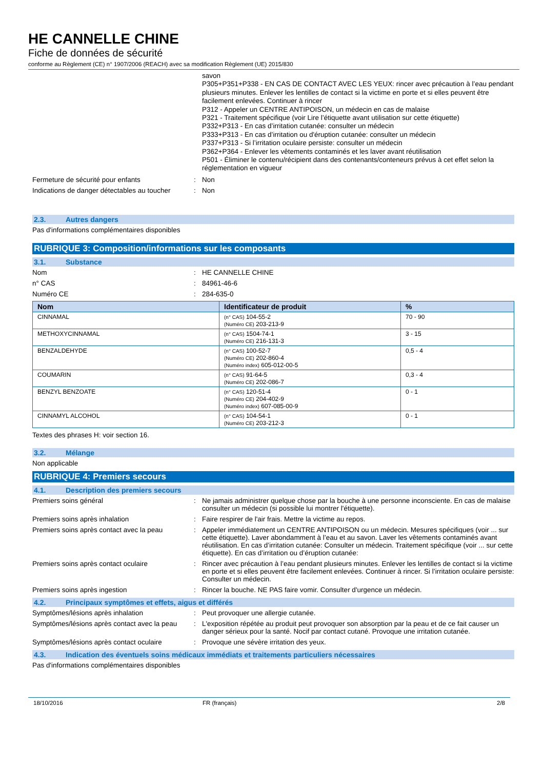HE CANNELLE CHINE
Fiche de données de sécurité
conforme au Règlement (CE) n° 1907/2006 (REACH) avec sa modification Règlement (UE) 2015/830
savon
P305+P351+P338 - EN CAS DE CONTACT AVEC LES YEUX: rincer avec précaution à l’eau pendant plusieurs minutes. Enlever les lentilles de contact si la victime en porte et si elles peuvent être facilement enlevées. Continuer à rincer
P312 - Appeler un CENTRE ANTIPOISON, un médecin en cas de malaise
P321 - Traitement spécifique (voir Lire l’étiquette avant utilisation sur cette étiquette)
P332+P313 - En cas d’irritation cutanée: consulter un médecin
P333+P313 - En cas d’irritation ou d'éruption cutanée: consulter un médecin
P337+P313 - Si l’irritation oculaire persiste: consulter un médecin
P362+P364 - Enlever les vêtements contaminés et les laver avant réutilisation
P501 - Éliminer le contenu/récipient dans des contenants/conteneurs prévus à cet effet selon la réglementation en vigueur
Fermeture de sécurité pour enfants : Non
Indications de danger détectables au toucher
: Non
2.3. Autres dangers
Pas d'informations complémentaires disponibles
RUBRIQUE 3: Composition/informations sur les composants
3.1. Substance
Nom : HE CANNELLE CHINE
n° CAS : 84961-46-6
Numéro CE : 284-635-0
| Nom | Identificateur de produit | % |
| --- | --- | --- |
| CINNAMAL | (n° CAS) 104-55-2 (Numéro CE) 203-213-9 | 70 - 90 |
| METHOXYCINNAMAL | (n° CAS) 1504-74-1 (Numéro CE) 216-131-3 | 3 - 15 |
| BENZALDEHYDE | (n° CAS) 100-52-7 (Numéro CE) 202-860-4 (Numéro index) 605-012-00-5 | 0,5 - 4 |
| COUMARIN | (n° CAS) 91-64-5 (Numéro CE) 202-086-7 | 0,3 - 4 |
| BENZYL BENZOATE | (n° CAS) 120-51-4 (Numéro CE) 204-402-9 (Numéro index) 607-085-00-9 | 0 - 1 |
| CINNAMYL ALCOHOL | (n° CAS) 104-54-1 (Numéro CE) 203-212-3 | 0 - 1 |
Textes des phrases H: voir section 16.
3.2. Mélange
Non applicable
RUBRIQUE 4: Premiers secours
4.1. Description des premiers secours
Premiers soins général : Ne jamais administrer quelque chose par la bouche à une personne inconsciente. En cas de malaise consulter un médecin (si possible lui montrer l'étiquette).
Premiers soins après inhalation : Faire respirer de l'air frais. Mettre la victime au repos.
Premiers soins après contact avec la peau
: Appeler immédiatement un CENTRE ANTIPOISON ou un médecin. Mesures spécifiques (voir ... sur cette étiquette). Laver abondamment à l’eau et au savon. Laver les vêtements contaminés avant réutilisation. En cas d’irritation cutanée: Consulter un médecin. Traitement spécifique (voir ... sur cette étiquette). En cas d’irritation ou d’éruption cutanée:
Premiers soins après contact oculaire : Rincer avec précaution à l’eau pendant plusieurs minutes. Enlever les lentilles de contact si la victime en porte et si elles peuvent être facilement enlevées. Continuer à rincer. Si l’irritation oculaire persiste: Consulter un médecin.
Premiers soins après ingestion : Rincer la bouche. NE PAS faire vomir. Consulter d'urgence un médecin.
4.2. Principaux symptômes et effets, aigus et différés
Symptômes/lésions après inhalation : Peut provoquer une allergie cutanée.
Symptômes/lésions après contact avec la peau
: L'exposition répétée au produit peut provoquer son absorption par la peau et de ce fait causer un danger sérieux pour la santé. Nocif par contact cutané. Provoque une irritation cutanée.
Symptômes/lésions après contact oculaire
: Provoque une sévère irritation des yeux.
4.3. Indication des éventuels soins médicaux immédiats et traitements particuliers nécessaires
Pas d'informations complémentaires disponibles
18/10/2016 FR (français) 2/8